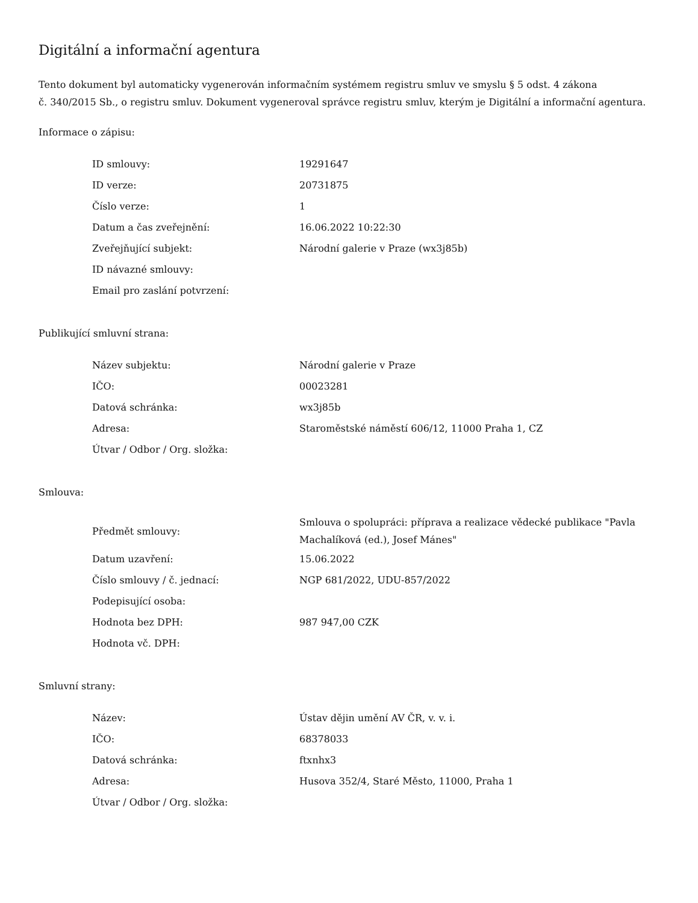Digitální a informační agentura
Tento dokument byl automaticky vygenerován informačním systémem registru smluv ve smyslu § 5 odst. 4 zákona
č. 340/2015 Sb., o registru smluv. Dokument vygeneroval správce registru smluv, kterým je Digitální a informační agentura.
Informace o zápisu:
| ID smlouvy: | 19291647 |
| ID verze: | 20731875 |
| Číslo verze: | 1 |
| Datum a čas zveřejnění: | 16.06.2022 10:22:30 |
| Zveřejňující subjekt: | Národní galerie v Praze (wx3j85b) |
| ID návazné smlouvy: | |
| Email pro zaslání potvrzení: | |
Publikující smluvní strana:
| Název subjektu: | Národní galerie v Praze |
| IČO: | 00023281 |
| Datová schránka: | wx3j85b |
| Adresa: | Staroměstské náměstí 606/12, 11000 Praha 1, CZ |
| Útvar / Odbor / Org. složka: | |
Smlouva:
| Předmět smlouvy: | Smlouva o spolupráci: příprava a realizace vědecké publikace "Pavla Machalíková (ed.), Josef Mánes" |
| Datum uzavření: | 15.06.2022 |
| Číslo smlouvy / č. jednací: | NGP 681/2022, UDU-857/2022 |
| Podepisující osoba: | |
| Hodnota bez DPH: | 987 947,00 CZK |
| Hodnota vč. DPH: | |
Smluvní strany:
| Název: | Ústav dějin umění AV ČR, v. v. i. |
| IČO: | 68378033 |
| Datová schránka: | ftxnhx3 |
| Adresa: | Husova 352/4, Staré Město, 11000, Praha 1 |
| Útvar / Odbor / Org. složka: | |